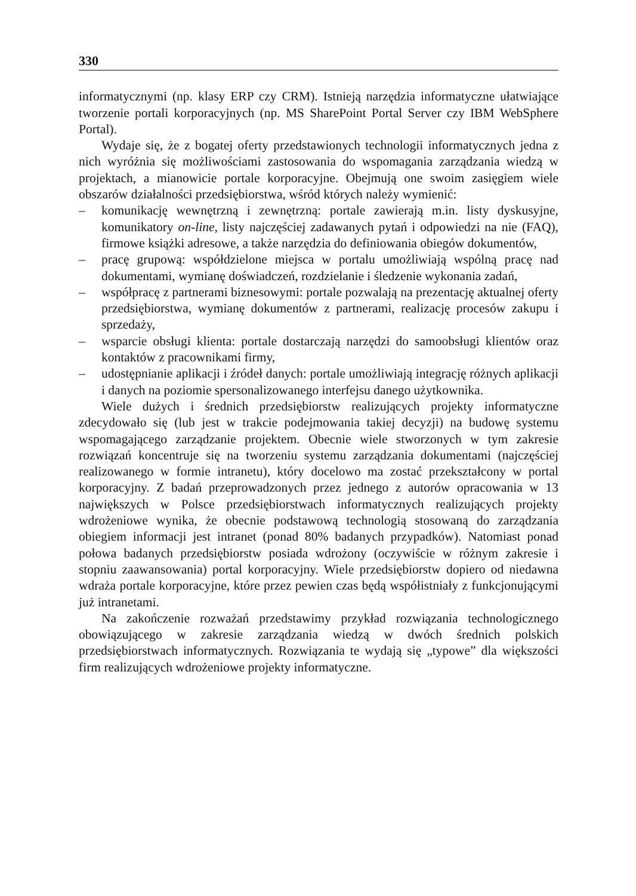330
informatycznymi (np. klasy ERP czy CRM). Istnieją narzędzia informatyczne ułatwiające tworzenie portali korporacyjnych (np. MS SharePoint Portal Server czy IBM WebSphere Portal).
Wydaje się, że z bogatej oferty przedstawionych technologii informatycznych jedna z nich wyróżnia się możliwościami zastosowania do wspomagania zarządzania wiedzą w projektach, a mianowicie portale korporacyjne. Obejmują one swoim zasięgiem wiele obszarów działalności przedsiębiorstwa, wśród których należy wymienić:
– komunikację wewnętrzną i zewnętrzną: portale zawierają m.in. listy dyskusyjne, komunikatory on-line, listy najczęściej zadawanych pytań i odpowiedzi na nie (FAQ), firmowe książki adresowe, a także narzędzia do definiowania obiegów dokumentów,
– pracę grupową: współdzielone miejsca w portalu umożliwiają wspólną pracę nad dokumentami, wymianę doświadczeń, rozdzielanie i śledzenie wykonania zadań,
– współpracę z partnerami biznesowymi: portale pozwalają na prezentację aktualnej oferty przedsiębiorstwa, wymianę dokumentów z partnerami, realizację procesów zakupu i sprzedaży,
– wsparcie obsługi klienta: portale dostarczają narzędzi do samoobsługi klientów oraz kontaktów z pracownikami firmy,
– udostępnianie aplikacji i źródeł danych: portale umożliwiają integrację różnych aplikacji i danych na poziomie spersonalizowanego interfejsu danego użytkownika.
Wiele dużych i średnich przedsiębiorstw realizujących projekty informatyczne zdecydowało się (lub jest w trakcie podejmowania takiej decyzji) na budowę systemu wspomagającego zarządzanie projektem. Obecnie wiele stworzonych w tym zakresie rozwiązań koncentruje się na tworzeniu systemu zarządzania dokumentami (najczęściej realizowanego w formie intranetu), który docelowo ma zostać przekształcony w portal korporacyjny. Z badań przeprowadzonych przez jednego z autorów opracowania w 13 największych w Polsce przedsiębiorstwach informatycznych realizujących projekty wdrożeniowe wynika, że obecnie podstawową technologią stosowaną do zarządzania obiegiem informacji jest intranet (ponad 80% badanych przypadków). Natomiast ponad połowa badanych przedsiębiorstw posiada wdrożony (oczywiście w różnym zakresie i stopniu zaawansowania) portal korporacyjny. Wiele przedsiębiorstw dopiero od niedawna wdraża portale korporacyjne, które przez pewien czas będą współistniały z funkcjonującymi już intranetami.
Na zakończenie rozważań przedstawimy przykład rozwiązania technologicznego obowiązującego w zakresie zarządzania wiedzą w dwóch średnich polskich przedsiębiorstwach informatycznych. Rozwiązania te wydają się „typowe” dla większości firm realizujących wdrożeniowe projekty informatyczne.